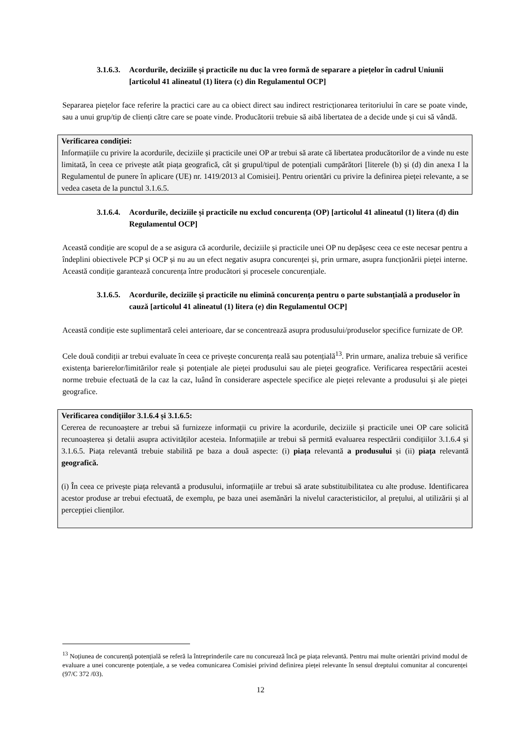3.1.6.3. Acordurile, deciziile și practicile nu duc la vreo formă de separare a piețelor în cadrul Uniunii [articolul 41 alineatul (1) litera (c) din Regulamentul OCP]
Separarea piețelor face referire la practici care au ca obiect direct sau indirect restricționarea teritoriului în care se poate vinde, sau a unui grup/tip de clienți către care se poate vinde. Producătorii trebuie să aibă libertatea de a decide unde și cui să vândă.
Verificarea condiției:
Informațiile cu privire la acordurile, deciziile și practicile unei OP ar trebui să arate că libertatea producătorilor de a vinde nu este limitată, în ceea ce privește atât piața geografică, cât și grupul/tipul de potențiali cumpărători [literele (b) și (d) din anexa I la Regulamentul de punere în aplicare (UE) nr. 1419/2013 al Comisiei]. Pentru orientări cu privire la definirea pieței relevante, a se vedea caseta de la punctul 3.1.6.5.
3.1.6.4. Acordurile, deciziile și practicile nu exclud concurența (OP) [articolul 41 alineatul (1) litera (d) din Regulamentul OCP]
Această condiție are scopul de a se asigura că acordurile, deciziile și practicile unei OP nu depășesc ceea ce este necesar pentru a îndeplini obiectivele PCP și OCP și nu au un efect negativ asupra concurenței și, prin urmare, asupra funcționării pieței interne. Această condiție garantează concurența între producători și procesele concurențiale.
3.1.6.5. Acordurile, deciziile și practicile nu elimină concurența pentru o parte substanțială a produselor în cauză [articolul 41 alineatul (1) litera (e) din Regulamentul OCP]
Această condiție este suplimentară celei anterioare, dar se concentrează asupra produsului/produselor specifice furnizate de OP.
Cele două condiții ar trebui evaluate în ceea ce privește concurența reală sau potențială<sup>13</sup>. Prin urmare, analiza trebuie să verifice existența barierelor/limitărilor reale și potențiale ale pieței produsului sau ale pieței geografice. Verificarea respectării acestei norme trebuie efectuată de la caz la caz, luând în considerare aspectele specifice ale pieței relevante a produsului și ale pieței geografice.
Verificarea condițiilor 3.1.6.4 și 3.1.6.5:
Cererea de recunoaștere ar trebui să furnizeze informații cu privire la acordurile, deciziile și practicile unei OP care solicită recunoașterea și detalii asupra activităților acesteia. Informațiile ar trebui să permită evaluarea respectării condițiilor 3.1.6.4 și 3.1.6.5. Piața relevantă trebuie stabilită pe baza a două aspecte: (i) piața relevantă a produsului și (ii) piața relevantă geografică.
(i) În ceea ce privește piața relevantă a produsului, informațiile ar trebui să arate substituibilitatea cu alte produse. Identificarea acestor produse ar trebui efectuată, de exemplu, pe baza unei asemănări la nivelul caracteristicilor, al prețului, al utilizării și al percepției clienților.
<sup>13</sup> Noțiunea de concurență potențială se referă la întreprinderile care nu concurează încă pe piața relevantă. Pentru mai multe orientări privind modul de evaluare a unei concurențe potențiale, a se vedea comunicarea Comisiei privind definirea pieței relevante în sensul dreptului comunitar al concurenței (97/C 372 /03).
12